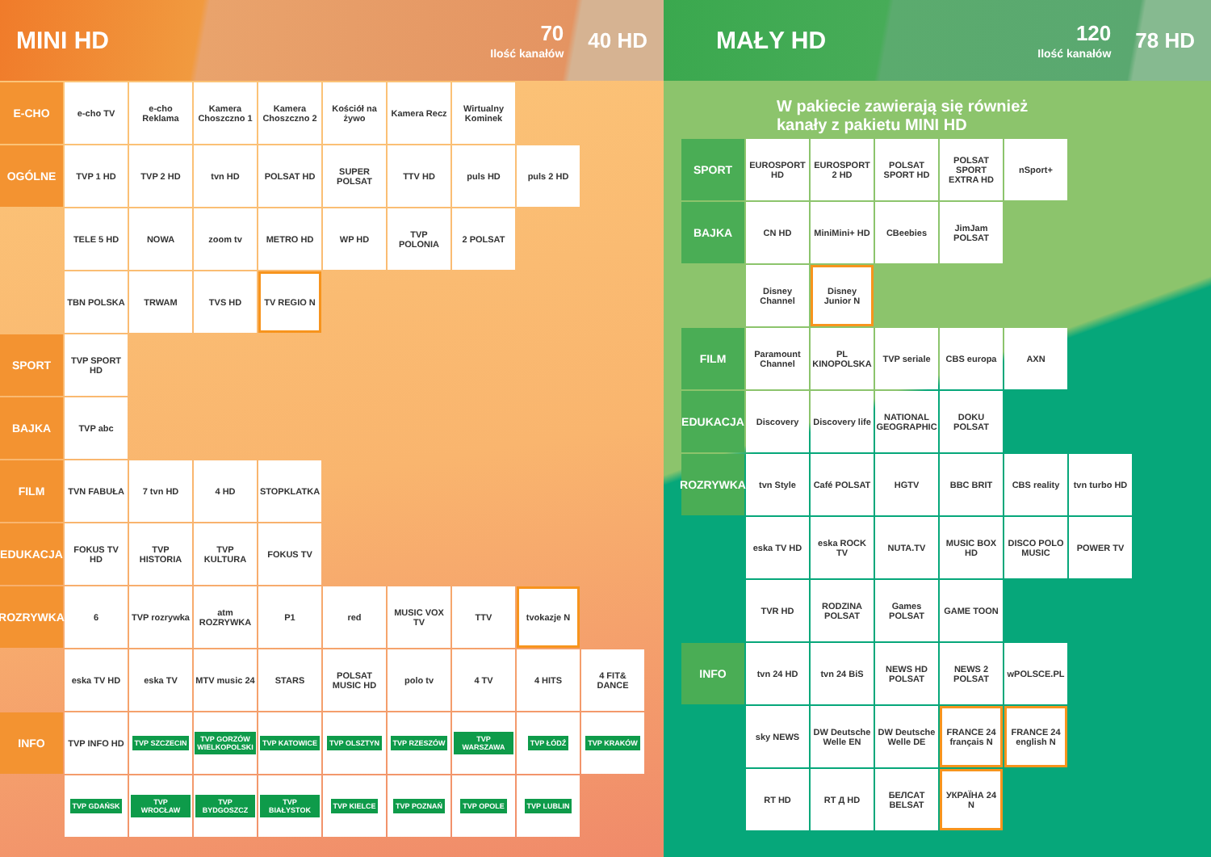MINI HD
70
Ilość kanałów
40 HD
E-CHO
e-cho TV e-cho Reklama
Kamera Choszczno 1
Kamera Choszczno 2
Kościół na żywo
Kamera Recz Wirtualny Kominek
OGÓLNE
TVP 1 HD TVP 2 HD tvn HD POLSAT HD SUPER POLSAT
TTV HD puls HD puls 2 HD
TELE 5 HD NOWA zoom tv METRO HD WP HD TVP POLONIA 2 POLSAT
TBN POLSKA TRWAM TVS HD TV REGIO N
SPORT
TVP SPORT HD
BAJKA
TVP abc
FILM
TVN FABUŁA 7 tvn HD 4 HD STOPKLATKA
EDUKACJA
FOKUS TV HD TVP HISTORIA
TVP KULTURA FOKUS TV
ROZRYWKA
6 TVP rozrywka
atm ROZRYWKA
P1 red MUSIC VOX TV
TTV tvokazje N
eska TV HD eska TV MTV music 24
STARS POLSAT MUSIC HD
polo tv 4 TV 4 HITS 4 FIT& DANCE
INFO
TVP INFO HD
TVP SZCZECIN
TVP GORZÓW WIELKOPOLSKI
TVP KATOWICE
TVP OLSZTYN TVP RZESZÓW TVP WARSZAWA
TVP ŁÓDŹ TVP KRAKÓW
TVP GDAŃSK TVP WROCŁAW TVP BYDGOSZCZ
TVP BIAŁYSTOK
TVP KIELCE TVP POZNAŃ TVP OPOLE TVP LUBLIN
MAŁY HD
120
Ilość kanałów
78 HD
W pakiecie zawierają się również
kanały z pakietu MINI HD
SPORT
EUROSPORT HD
EUROSPORT 2 HD
POLSAT SPORT HD
POLSAT SPORT EXTRA HD
nSport+
BAJKA
CN HD MiniMini+ HD
CBeebies JimJam POLSAT
Disney Channel
Disney Junior N
FILM
Paramount Channel
PL KINOPOLSKA
TVP seriale CBS europa AXN
EDUKACJA
Discovery Discovery life
NATIONAL GEOGRAPHIC
DOKU POLSAT
ROZRYWKA
tvn Style Café POLSAT HGTV BBC BRIT CBS reality tvn turbo HD
eska TV HD eska ROCK TV
NUTA.TV MUSIC BOX HD
DISCO POLO MUSIC
POWER TV
TVR HD RODZINA POLSAT
Games POLSAT
GAME TOON
INFO
tvn 24 HD tvn 24 BiS NEWS HD POLSAT
NEWS 2 POLSAT
wPOLSCE.PL
sky NEWS DW Deutsche Welle EN
DW Deutsche Welle DE
FRANCE 24 français N
FRANCE 24 english N
RT HD RT Д HD БЕЛСАТ BELSAT
УКРАЇНА 24 N